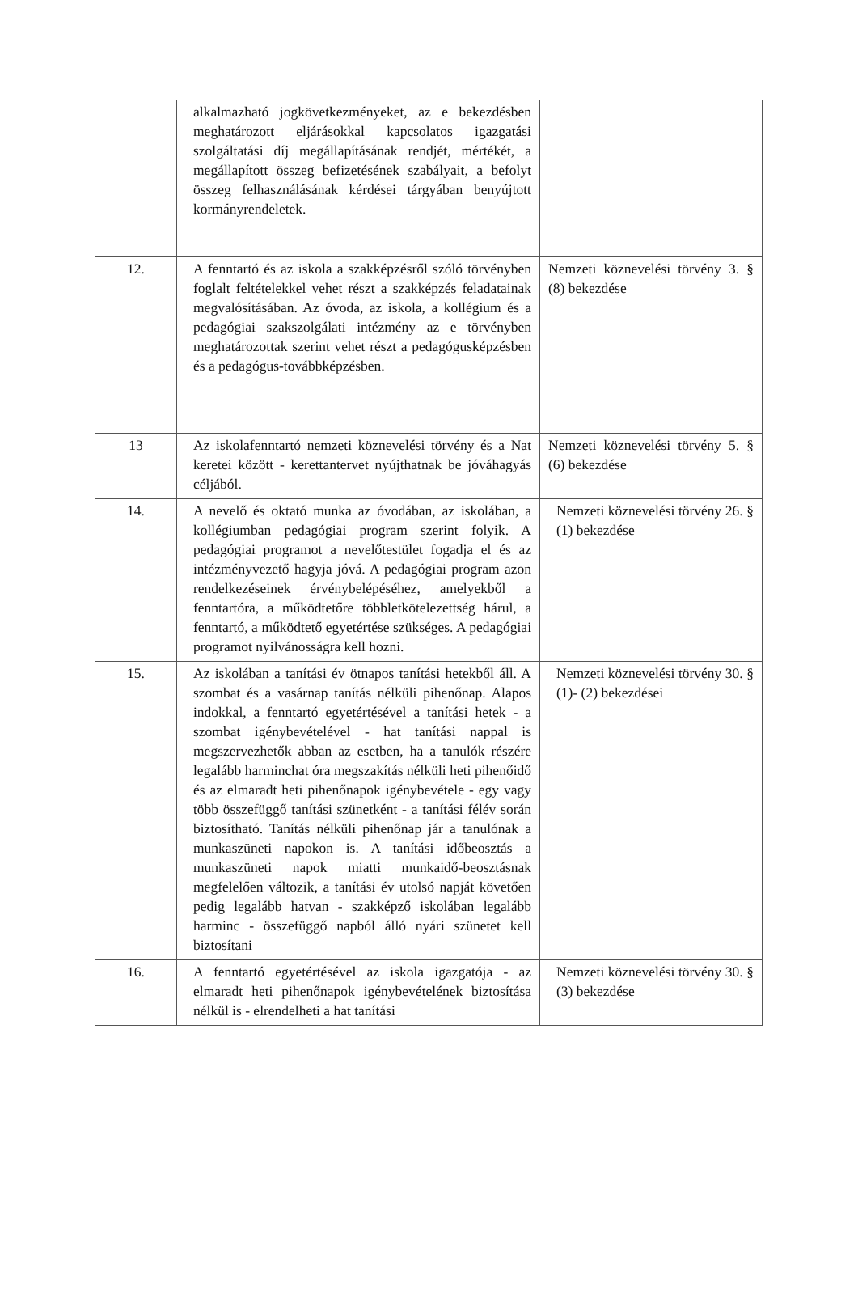| | alkalmazható jogkövetkezményeket, az e bekezdésben meghatározott eljárásokkal kapcsolatos igazgatási szolgáltatási díj megállapításának rendjét, mértékét, a megállapított összeg befizetésének szabályait, a befolyt összeg felhasználásának kérdései tárgyában benyújtott kormányrendeletek. | |
| 12. | A fenntartó és az iskola a szakképzésről szóló törvényben foglalt feltételekkel vehet részt a szakképzés feladatainak megvalósításában. Az óvoda, az iskola, a kollégium és a pedagógiai szakszolgálati intézmény az e törvényben meghatározottak szerint vehet részt a pedagógusképzésben és a pedagógus-továbbképzésben. | Nemzeti köznevelési törvény 3. § (8) bekezdése |
| 13 | Az iskolafenntartó nemzeti köznevelési törvény és a Nat keretei között - kerettantervet nyújthatnak be jóváhagyás céljából. | Nemzeti köznevelési törvény 5. § (6) bekezdése |
| 14. | A nevelő és oktató munka az óvodában, az iskolában, a kollégiumban pedagógiai program szerint folyik. A pedagógiai programot a nevelőtestület fogadja el és az intézményvezető hagyja jóvá. A pedagógiai program azon rendelkezéseinek érvénybelépéséhez, amelyekből a fenntartóra, a működtetőre többletkötelezettség hárul, a fenntartó, a működtető egyetértése szükséges. A pedagógiai programot nyilvánosságra kell hozni. | Nemzeti köznevelési törvény 26. § (1) bekezdése |
| 15. | Az iskolában a tanítási év ötnapos tanítási hetekből áll. A szombat és a vasárnap tanítás nélküli pihenőnap. Alapos indokkal, a fenntartó egyetértésével a tanítási hetek - a szombat igénybevételével - hat tanítási nappal is megszervezhetők abban az esetben, ha a tanulók részére legalább harminchat óra megszakítás nélküli heti pihenőidő és az elmaradt heti pihenőnapok igénybevétele - egy vagy több összefüggő tanítási szünetként - a tanítási félév során biztosítható. Tanítás nélküli pihenőnap jár a tanulónak a munkaszüneti napokon is. A tanítási időbeosztás a munkaszüneti napok miatti munkaidő-beosztásnak megfelelően változik, a tanítási év utolsó napját követően pedig legalább hatvan - szakképző iskolában legalább harminc - összefüggő napból álló nyári szünetet kell biztosítani | Nemzeti köznevelési törvény 30. § (1)- (2) bekezdései |
| 16. | A fenntartó egyetértésével az iskola igazgatója - az elmaradt heti pihenőnapok igénybevételének biztosítása nélkül is - elrendelheti a hat tanítási | Nemzeti köznevelési törvény 30. § (3) bekezdése |